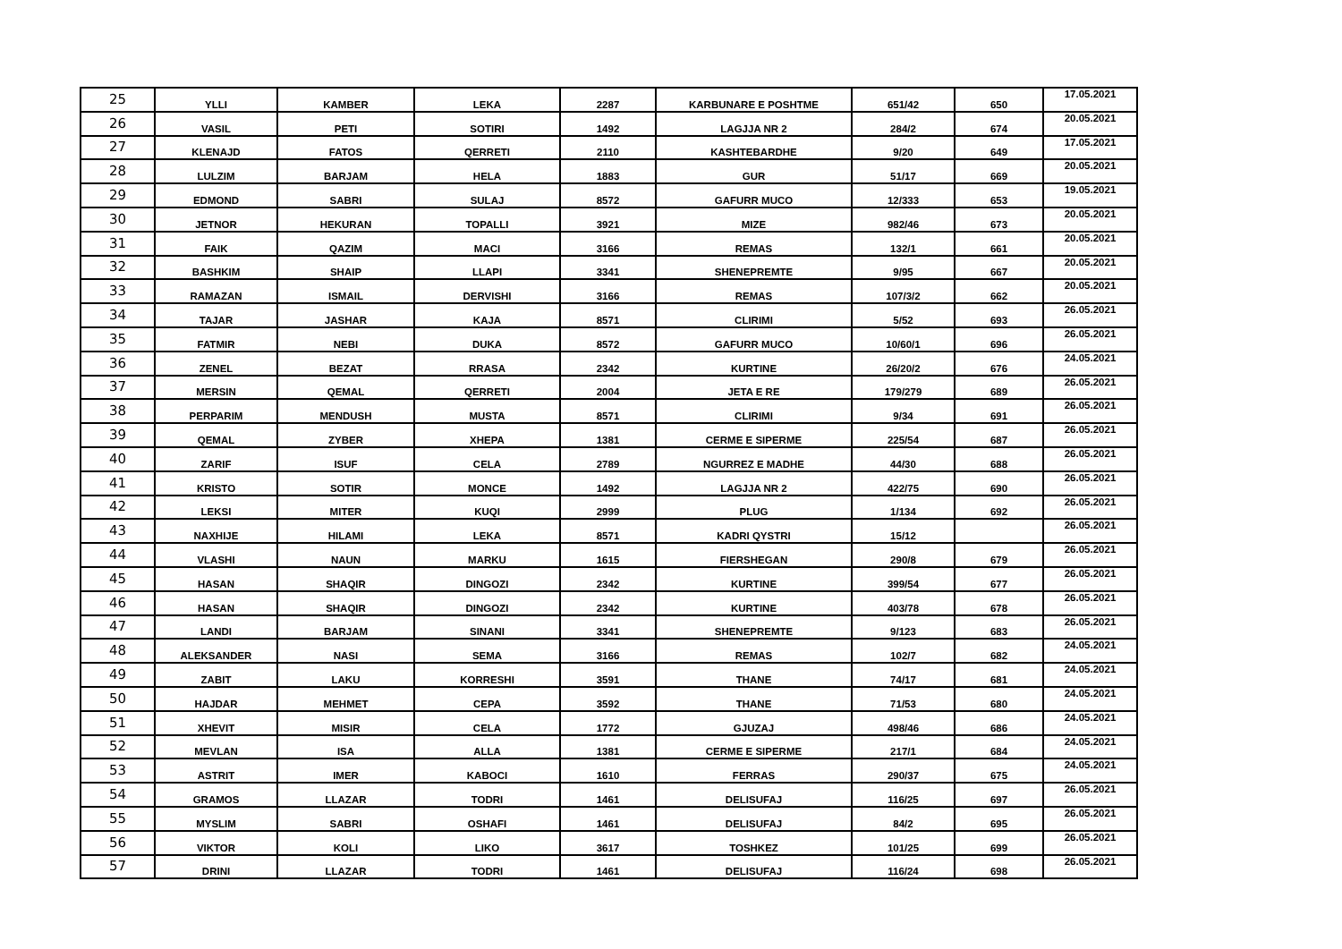| 25 | YLLI | KAMBER | LEKA | 2287 | KARBUNARE E POSHTME | 651/42 | 650 | 17.05.2021 |
| 26 | VASIL | PETI | SOTIRI | 1492 | LAGJJA NR 2 | 284/2 | 674 | 20.05.2021 |
| 27 | KLENAJD | FATOS | QERRETI | 2110 | KASHTEBARDHE | 9/20 | 649 | 17.05.2021 |
| 28 | LULZIM | BARJAM | HELA | 1883 | GUR | 51/17 | 669 | 20.05.2021 |
| 29 | EDMOND | SABRI | SULAJ | 8572 | GAFURR MUCO | 12/333 | 653 | 19.05.2021 |
| 30 | JETNOR | HEKURAN | TOPALLI | 3921 | MIZE | 982/46 | 673 | 20.05.2021 |
| 31 | FAIK | QAZIM | MACI | 3166 | REMAS | 132/1 | 661 | 20.05.2021 |
| 32 | BASHKIM | SHAIP | LLAPI | 3341 | SHENEPREMTE | 9/95 | 667 | 20.05.2021 |
| 33 | RAMAZAN | ISMAIL | DERVISHI | 3166 | REMAS | 107/3/2 | 662 | 20.05.2021 |
| 34 | TAJAR | JASHAR | KAJA | 8571 | CLIRIMI | 5/52 | 693 | 26.05.2021 |
| 35 | FATMIR | NEBI | DUKA | 8572 | GAFURR MUCO | 10/60/1 | 696 | 26.05.2021 |
| 36 | ZENEL | BEZAT | RRASA | 2342 | KURTINE | 26/20/2 | 676 | 24.05.2021 |
| 37 | MERSIN | QEMAL | QERRETI | 2004 | JETA E RE | 179/279 | 689 | 26.05.2021 |
| 38 | PERPARIM | MENDUSH | MUSTA | 8571 | CLIRIMI | 9/34 | 691 | 26.05.2021 |
| 39 | QEMAL | ZYBER | XHEPA | 1381 | CERME E SIPERME | 225/54 | 687 | 26.05.2021 |
| 40 | ZARIF | ISUF | CELA | 2789 | NGURREZ E MADHE | 44/30 | 688 | 26.05.2021 |
| 41 | KRISTO | SOTIR | MONCE | 1492 | LAGJJA NR 2 | 422/75 | 690 | 26.05.2021 |
| 42 | LEKSI | MITER | KUQI | 2999 | PLUG | 1/134 | 692 | 26.05.2021 |
| 43 | NAXHIJE | HILAMI | LEKA | 8571 | KADRI QYSTRI | 15/12 | | 26.05.2021 |
| 44 | VLASHI | NAUN | MARKU | 1615 | FIERSHEGAN | 290/8 | 679 | 26.05.2021 |
| 45 | HASAN | SHAQIR | DINGOZI | 2342 | KURTINE | 399/54 | 677 | 26.05.2021 |
| 46 | HASAN | SHAQIR | DINGOZI | 2342 | KURTINE | 403/78 | 678 | 26.05.2021 |
| 47 | LANDI | BARJAM | SINANI | 3341 | SHENEPREMTE | 9/123 | 683 | 26.05.2021 |
| 48 | ALEKSANDER | NASI | SEMA | 3166 | REMAS | 102/7 | 682 | 24.05.2021 |
| 49 | ZABIT | LAKU | KORRESHI | 3591 | THANE | 74/17 | 681 | 24.05.2021 |
| 50 | HAJDAR | MEHMET | CEPA | 3592 | THANE | 71/53 | 680 | 24.05.2021 |
| 51 | XHEVIT | MISIR | CELA | 1772 | GJUZAJ | 498/46 | 686 | 24.05.2021 |
| 52 | MEVLAN | ISA | ALLA | 1381 | CERME E SIPERME | 217/1 | 684 | 24.05.2021 |
| 53 | ASTRIT | IMER | KABOCI | 1610 | FERRAS | 290/37 | 675 | 24.05.2021 |
| 54 | GRAMOS | LLAZAR | TODRI | 1461 | DELISUFAJ | 116/25 | 697 | 26.05.2021 |
| 55 | MYSLIM | SABRI | OSHAFI | 1461 | DELISUFAJ | 84/2 | 695 | 26.05.2021 |
| 56 | VIKTOR | KOLI | LIKO | 3617 | TOSHKEZ | 101/25 | 699 | 26.05.2021 |
| 57 | DRINI | LLAZAR | TODRI | 1461 | DELISUFAJ | 116/24 | 698 | 26.05.2021 |